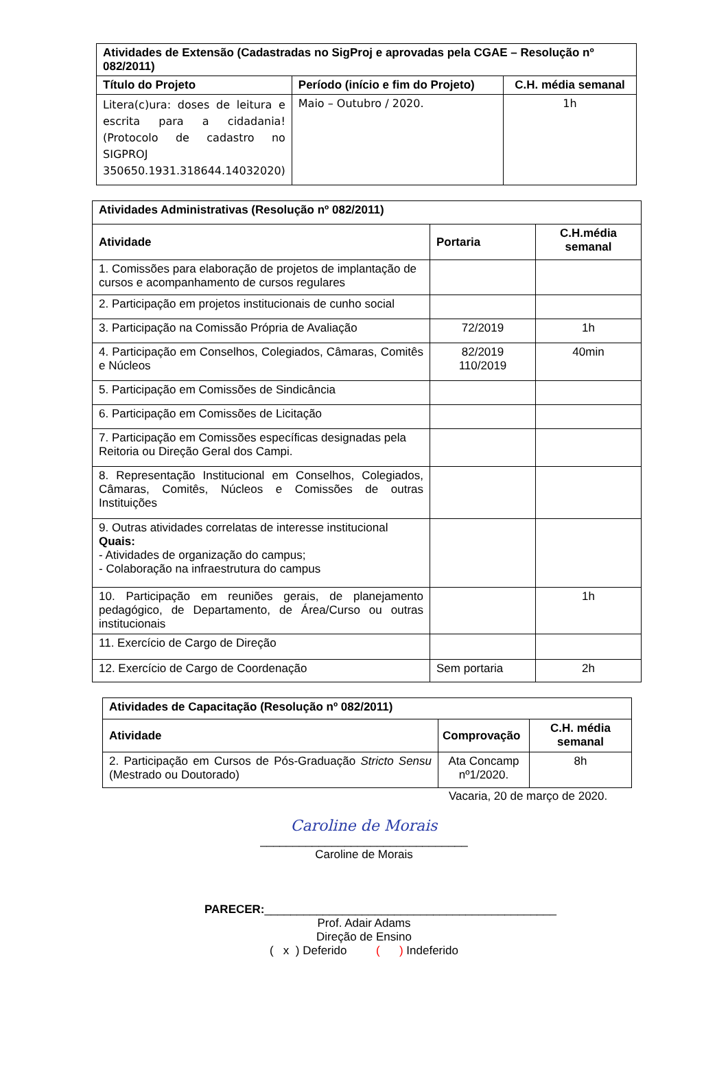| Atividades de Extensão (Cadastradas no SigProj e aprovadas pela CGAE – Resolução nº 082/2011) | | |
| --- | --- | --- |
| Título do Projeto | Período (início e fim do Projeto) | C.H. média semanal |
| Litera(c)ura: doses de leitura e escrita para a cidadania! (Protocolo de cadastro no SIGPROJ 350650.1931.318644.14032020) | Maio – Outubro / 2020. | 1h |
| Atividades Administrativas (Resolução nº 082/2011) | | |
| --- | --- | --- |
| Atividade | Portaria | C.H.média semanal |
| 1. Comissões para elaboração de projetos de implantação de cursos e acompanhamento de cursos regulares | | |
| 2. Participação em projetos institucionais de cunho social | | |
| 3. Participação na Comissão Própria de Avaliação | 72/2019 | 1h |
| 4. Participação em Conselhos, Colegiados, Câmaras, Comitês e Núcleos | 82/2019 110/2019 | 40min |
| 5. Participação em Comissões de Sindicância | | |
| 6. Participação em Comissões de Licitação | | |
| 7. Participação em Comissões específicas designadas pela Reitoria ou Direção Geral dos Campi. | | |
| 8. Representação Institucional em Conselhos, Colegiados, Câmaras, Comitês, Núcleos e Comissões de outras Instituições | | |
| 9. Outras atividades correlatas de interesse institucional Quais: - Atividades de organização do campus; - Colaboração na infraestrutura do campus | | |
| 10. Participação em reuniões gerais, de planejamento pedagógico, de Departamento, de Área/Curso ou outras institucionais | | 1h |
| 11. Exercício de Cargo de Direção | | |
| 12. Exercício de Cargo de Coordenação | Sem portaria | 2h |
| Atividades de Capacitação (Resolução nº 082/2011) | | |
| --- | --- | --- |
| Atividade | Comprovação | C.H. média semanal |
| 2. Participação em Cursos de Pós-Graduação Stricto Sensu (Mestrado ou Doutorado) | Ata Concamp nº1/2020. | 8h |
Vacaria, 20 de março de 2020.
Caroline de Morais
________________________________
Caroline de Morais
PARECER:_____________________________________________
Prof. Adair Adams
Direção de Ensino
( x ) Deferido ( ) Indeferido